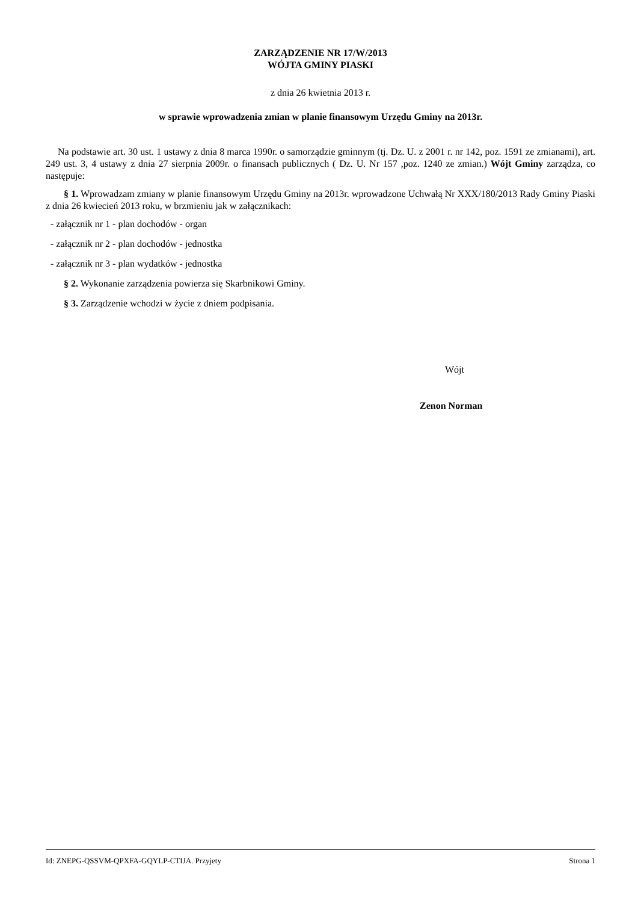ZARZĄDZENIE NR 17/W/2013
WÓJTA GMINY PIASKI
z dnia 26 kwietnia 2013 r.
w sprawie wprowadzenia zmian w planie finansowym Urzędu Gminy na 2013r.
Na podstawie art. 30 ust. 1 ustawy z dnia 8 marca 1990r. o samorządzie gminnym (tj. Dz. U. z 2001 r. nr 142, poz. 1591 ze zmianami), art. 249 ust. 3, 4 ustawy z dnia 27 sierpnia 2009r. o finansach publicznych ( Dz. U. Nr 157 ,poz. 1240 ze zmian.) Wójt Gminy zarządza, co następuje:
§ 1. Wprowadzam zmiany w planie finansowym Urzędu Gminy na 2013r. wprowadzone Uchwałą Nr XXX/180/2013 Rady Gminy Piaski z dnia 26 kwiecień 2013 roku, w brzmieniu jak w załącznikach:
- załącznik nr 1 - plan dochodów - organ
- załącznik nr 2 - plan dochodów - jednostka
- załącznik nr 3 - plan wydatków - jednostka
§ 2. Wykonanie zarządzenia powierza się Skarbnikowi Gminy.
§ 3. Zarządzenie wchodzi w życie z dniem podpisania.
Wójt
Zenon Norman
Id: ZNEPG-QSSVM-QPXFA-GQYLP-CTIJA. Przyjety Strona 1